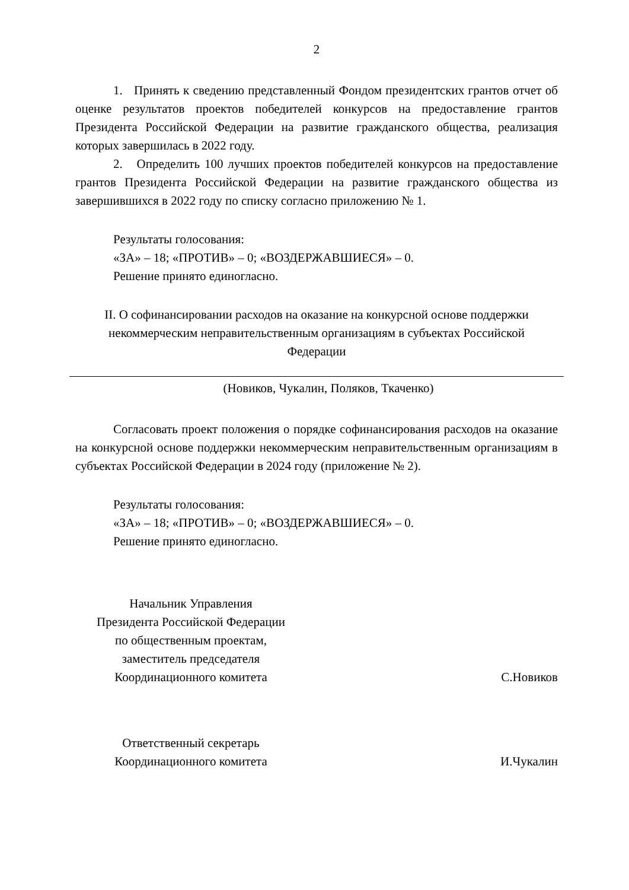2
1. Принять к сведению представленный Фондом президентских грантов отчет об оценке результатов проектов победителей конкурсов на предоставление грантов Президента Российской Федерации на развитие гражданского общества, реализация которых завершилась в 2022 году.
2. Определить 100 лучших проектов победителей конкурсов на предоставление грантов Президента Российской Федерации на развитие гражданского общества из завершившихся в 2022 году по списку согласно приложению № 1.
Результаты голосования:
«ЗА» – 18; «ПРОТИВ» – 0; «ВОЗДЕРЖАВШИЕСЯ» – 0.
Решение принято единогласно.
II. О софинансировании расходов на оказание на конкурсной основе поддержки некоммерческим неправительственным организациям в субъектах Российской Федерации
(Новиков, Чукалин, Поляков, Ткаченко)
Согласовать проект положения о порядке софинансирования расходов на оказание на конкурсной основе поддержки некоммерческим неправительственным организациям в субъектах Российской Федерации в 2024 году (приложение № 2).
Результаты голосования:
«ЗА» – 18; «ПРОТИВ» – 0; «ВОЗДЕРЖАВШИЕСЯ» – 0.
Решение принято единогласно.
Начальник Управления
Президента Российской Федерации
по общественным проектам,
заместитель председателя
Координационного комитета
С.Новиков
Ответственный секретарь
Координационного комитета
И.Чукалин